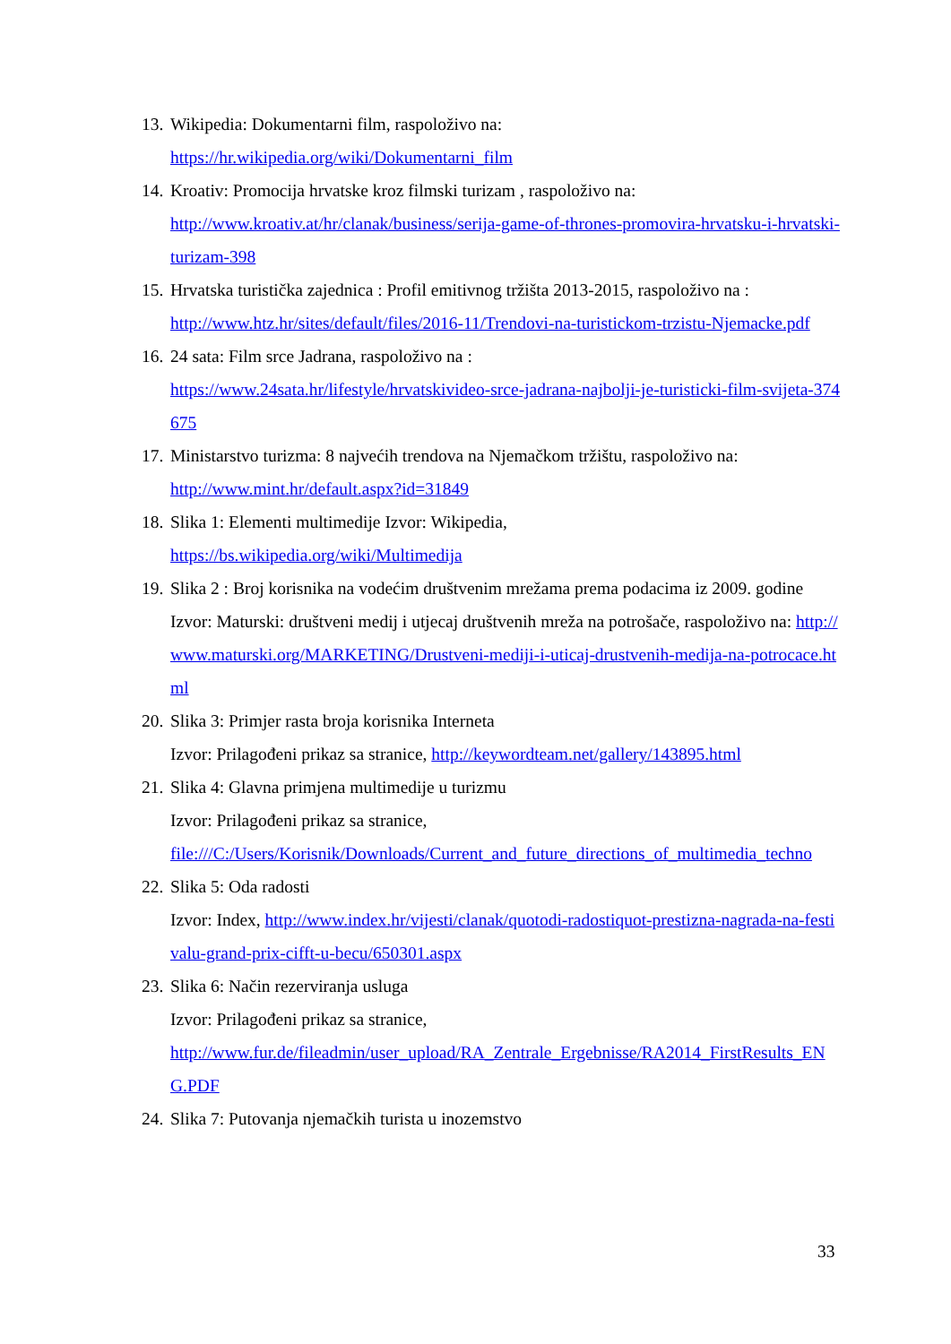13.
Wikipedia: Dokumentarni film, raspoloživo na:
https://hr.wikipedia.org/wiki/Dokumentarni_film
14.
Kroativ: Promocija hrvatske kroz filmski turizam , raspoloživo na:
http://www.kroativ.at/hr/clanak/business/serija-game-of-thrones-promovira-hrvatsku-i-hrvatski-turizam-398
15.
Hrvatska turistička zajednica : Profil emitivnog tržišta 2013-2015, raspoloživo na :
http://www.htz.hr/sites/default/files/2016-11/Trendovi-na-turistickom-trzistu-Njemacke.pdf
16.
24 sata: Film srce Jadrana, raspoloživo na :
https://www.24sata.hr/lifestyle/hrvatskivideo-srce-jadrana-najbolji-je-turisticki-film-svijeta-374675
17.
Ministarstvo turizma: 8 najvećih trendova na Njemačkom tržištu, raspoloživo na:
http://www.mint.hr/default.aspx?id=31849
18.
Slika 1: Elementi multimedije Izvor: Wikipedia,
https://bs.wikipedia.org/wiki/Multimedija
19.
Slika 2 : Broj korisnika na vodećim društvenim mrežama prema podacima iz 2009. godine
Izvor: Maturski: društveni medij i utjecaj društvenih mreža na potrošače, raspoloživo na: http://www.maturski.org/MARKETING/Drustveni-mediji-i-uticaj-drustvenih-medija-na-potrocace.html
20.
Slika 3: Primjer rasta broja korisnika Interneta
Izvor: Prilagođeni prikaz sa stranice, http://keywordteam.net/gallery/143895.html
21.
Slika 4: Glavna primjena multimedije u turizmu
Izvor: Prilagođeni prikaz sa stranice,
file:///C:/Users/Korisnik/Downloads/Current_and_future_directions_of_multimedia_techno
22.
Slika 5: Oda radosti
Izvor: Index, http://www.index.hr/vijesti/clanak/quotodi-radostiquot-prestizna-nagrada-na-festivalu-grand-prix-cifft-u-becu/650301.aspx
23.
Slika 6: Način rezerviranja usluga
Izvor: Prilagođeni prikaz sa stranice,
http://www.fur.de/fileadmin/user_upload/RA_Zentrale_Ergebnisse/RA2014_FirstResults_ENG.PDF
24.
Slika 7: Putovanja njemačkih turista u inozemstvo
33